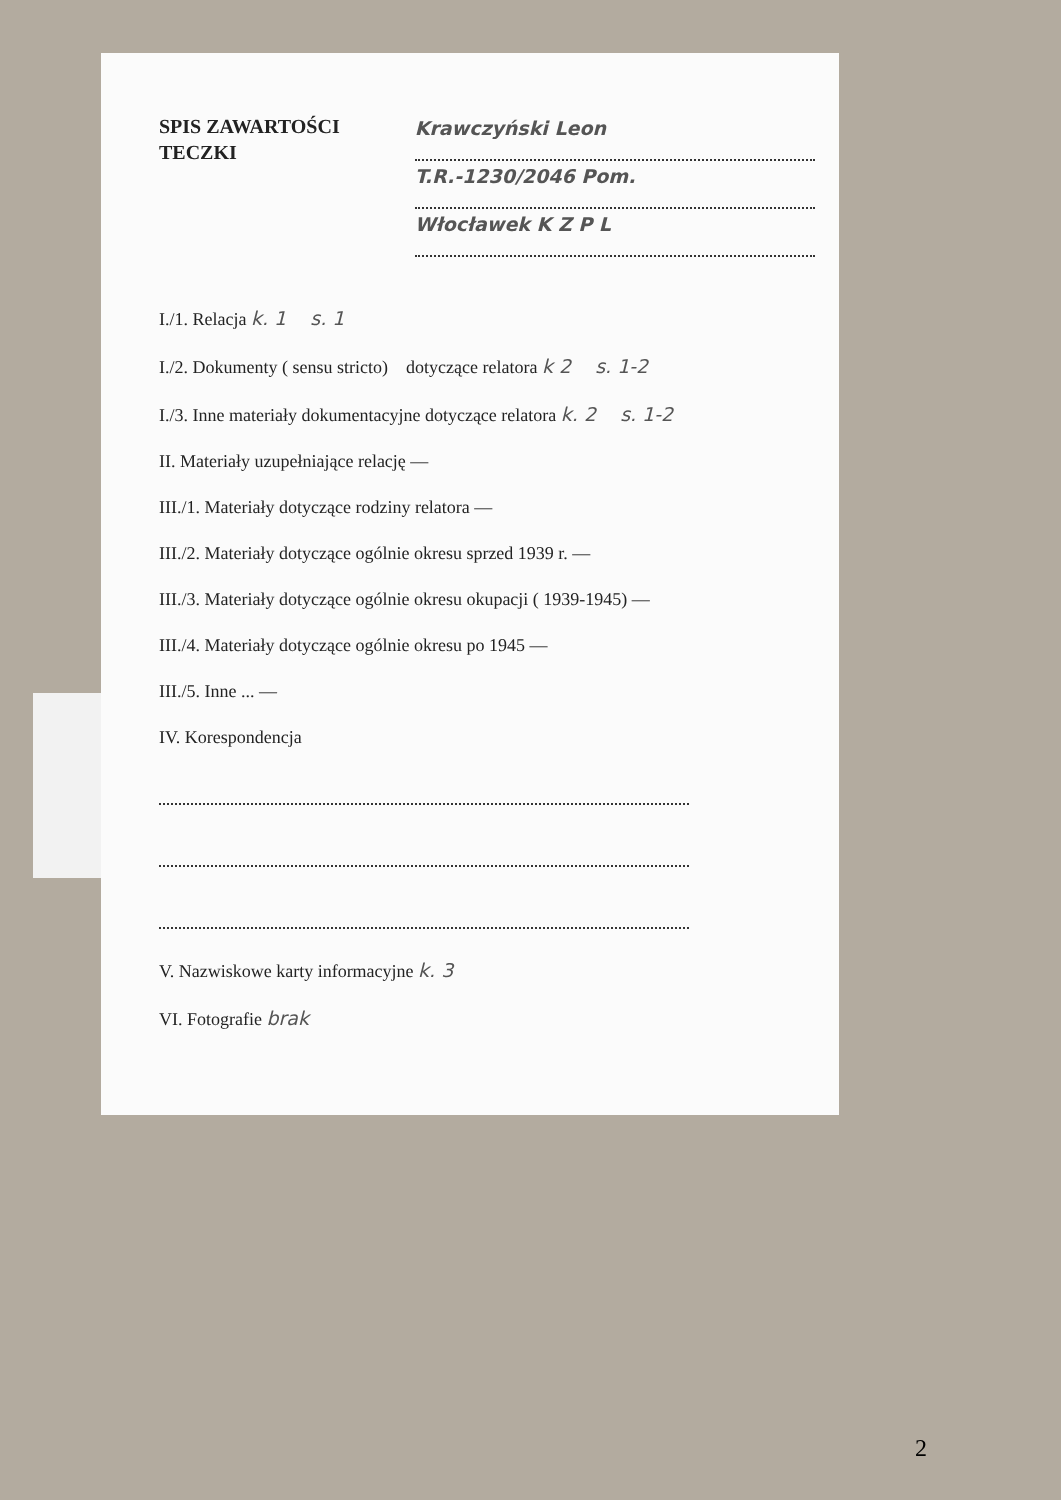SPIS ZAWARTOŚCI
TECZKI
Krawczyński Leon
T.R.-1230/2046 Pom.
Włocławek K Z P L
I./1. Relacja k. 1 s. 1
I./2. Dokumenty ( sensu stricto) dotyczące relatora k 2 s. 1-2
I./3. Inne materiały dokumentacyjne dotyczące relatora k. 2 s. 1-2
II. Materiały uzupełniające relację —
III./1. Materiały dotyczące rodziny relatora —
III./2. Materiały dotyczące ogólnie okresu sprzed 1939 r. —
III./3. Materiały dotyczące ogólnie okresu okupacji ( 1939-1945) —
III./4. Materiały dotyczące ogólnie okresu po 1945 —
III./5. Inne ... —
IV. Korespondencja
V. Nazwiskowe karty informacyjne k. 3
VI. Fotografie brak
2